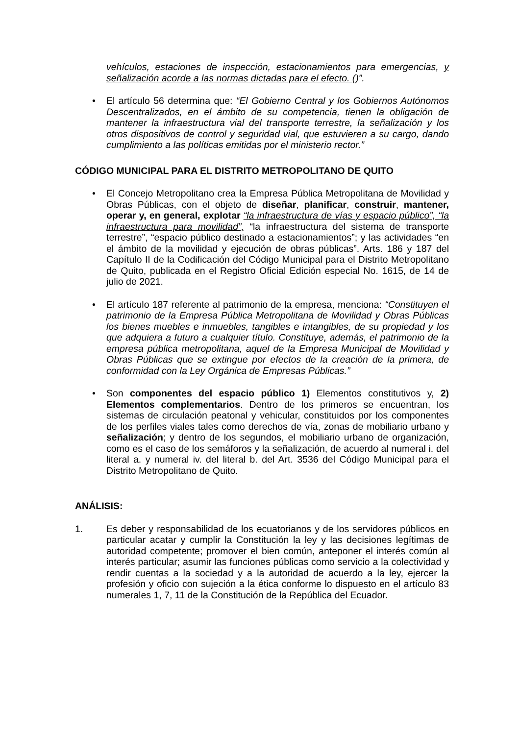vehículos, estaciones de inspección, estacionamientos para emergencias, y señalización acorde a las normas dictadas para el efecto. ()”.
• El artículo 56 determina que: “El Gobierno Central y los Gobiernos Autónomos Descentralizados, en el ámbito de su competencia, tienen la obligación de mantener la infraestructura vial del transporte terrestre, la señalización y los otros dispositivos de control y seguridad vial, que estuvieren a su cargo, dando cumplimiento a las políticas emitidas por el ministerio rector.”
CÓDIGO MUNICIPAL PARA EL DISTRITO METROPOLITANO DE QUITO
• El Concejo Metropolitano crea la Empresa Pública Metropolitana de Movilidad y Obras Públicas, con el objeto de diseñar, planificar, construir, mantener, operar y, en general, explotar “la infraestructura de vías y espacio público”, “la infraestructura para movilidad”, “la infraestructura del sistema de transporte terrestre”, “espacio público destinado a estacionamientos”; y las actividades “en el ámbito de la movilidad y ejecución de obras públicas”. Arts. 186 y 187 del Capítulo II de la Codificación del Código Municipal para el Distrito Metropolitano de Quito, publicada en el Registro Oficial Edición especial No. 1615, de 14 de julio de 2021.
• El artículo 187 referente al patrimonio de la empresa, menciona: “Constituyen el patrimonio de la Empresa Pública Metropolitana de Movilidad y Obras Públicas los bienes muebles e inmuebles, tangibles e intangibles, de su propiedad y los que adquiera a futuro a cualquier título. Constituye, además, el patrimonio de la empresa pública metropolitana, aquel de la Empresa Municipal de Movilidad y Obras Públicas que se extingue por efectos de la creación de la primera, de conformidad con la Ley Orgánica de Empresas Públicas.”
• Son componentes del espacio público 1) Elementos constitutivos y, 2) Elementos complementarios. Dentro de los primeros se encuentran, los sistemas de circulación peatonal y vehicular, constituidos por los componentes de los perfiles viales tales como derechos de vía, zonas de mobiliario urbano y señalización; y dentro de los segundos, el mobiliario urbano de organización, como es el caso de los semáforos y la señalización, de acuerdo al numeral i. del literal a. y numeral iv. del literal b. del Art. 3536 del Código Municipal para el Distrito Metropolitano de Quito.
ANÁLISIS:
1. Es deber y responsabilidad de los ecuatorianos y de los servidores públicos en particular acatar y cumplir la Constitución la ley y las decisiones legítimas de autoridad competente; promover el bien común, anteponer el interés común al interés particular; asumir las funciones públicas como servicio a la colectividad y rendir cuentas a la sociedad y a la autoridad de acuerdo a la ley, ejercer la profesión y oficio con sujeción a la ética conforme lo dispuesto en el artículo 83 numerales 1, 7, 11 de la Constitución de la República del Ecuador.